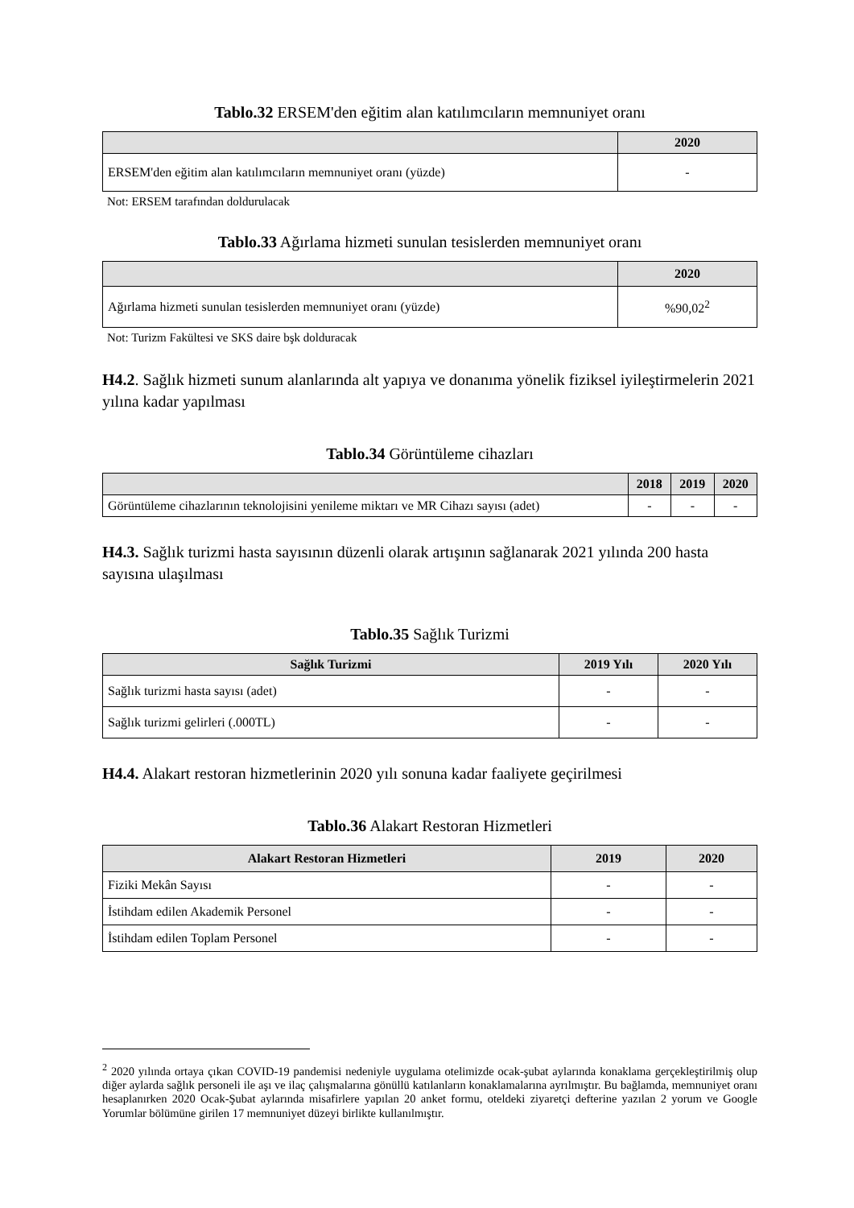Tablo.32 ERSEM'den eğitim alan katılımcıların memnuniyet oranı
| | 2020 |
| --- | --- |
| ERSEM'den eğitim alan katılımcıların memnuniyet oranı (yüzde) | - |
Not: ERSEM tarafından doldurulacak
Tablo.33 Ağırlama hizmeti sunulan tesislerden memnuniyet oranı
| | 2020 |
| --- | --- |
| Ağırlama hizmeti sunulan tesislerden memnuniyet oranı (yüzde) | %90,02<sup>2</sup> |
Not: Turizm Fakültesi ve SKS daire bşk dolduracak
H4.2. Sağlık hizmeti sunum alanlarında alt yapıya ve donanıma yönelik fiziksel iyileştirmelerin 2021 yılına kadar yapılması
Tablo.34 Görüntüleme cihazları
| | 2018 | 2019 | 2020 |
| --- | --- | --- | --- |
| Görüntüleme cihazlarının teknolojisini yenileme miktarı ve MR Cihazı sayısı (adet) | - | - | - |
H4.3. Sağlık turizmi hasta sayısının düzenli olarak artışının sağlanarak 2021 yılında 200 hasta sayısına ulaşılması
Tablo.35 Sağlık Turizmi
| Sağlık Turizmi | 2019 Yılı | 2020 Yılı |
| --- | --- | --- |
| Sağlık turizmi hasta sayısı (adet) | - | - |
| Sağlık turizmi gelirleri (.000TL) | - | - |
H4.4. Alakart restoran hizmetlerinin 2020 yılı sonuna kadar faaliyete geçirilmesi
Tablo.36 Alakart Restoran Hizmetleri
| Alakart Restoran Hizmetleri | 2019 | 2020 |
| --- | --- | --- |
| Fiziki Mekân Sayısı | - | - |
| İstihdam edilen Akademik Personel | - | - |
| İstihdam edilen Toplam Personel | - | - |
<sup>2</sup> 2020 yılında ortaya çıkan COVID-19 pandemisi nedeniyle uygulama otelimizde ocak-şubat aylarında konaklama gerçekleştirilmiş olup diğer aylarda sağlık personeli ile aşı ve ilaç çalışmalarına gönüllü katılanların konaklamalarına ayrılmıştır. Bu bağlamda, memnuniyet oranı hesaplanırken 2020 Ocak-Şubat aylarında misafirlere yapılan 20 anket formu, oteldeki ziyaretçi defterine yazılan 2 yorum ve Google Yorumlar bölümüne girilen 17 memnuniyet düzeyi birlikte kullanılmıştır.